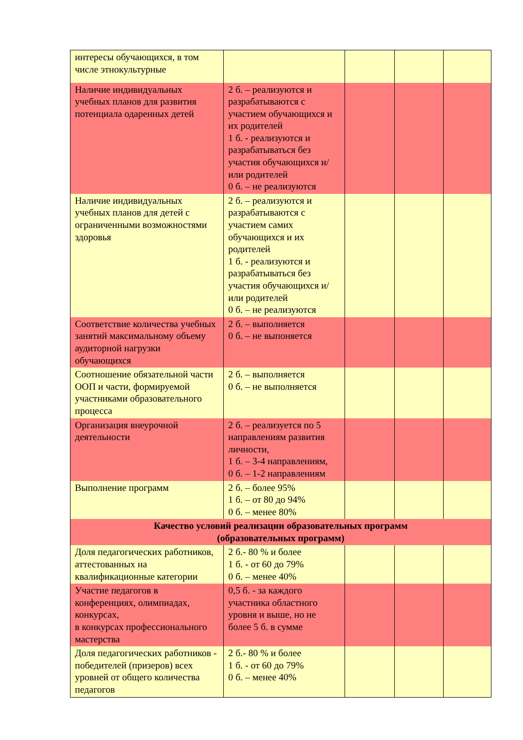| интересы обучающихся, в том числе этнокультурные | | | | |
| Наличие индивидуальных учебных планов для развития потенциала одаренных детей | 2 б. – реализуются и разрабатываются с участием обучающихся и их родителей 1 б. - реализуются и разрабатываться без участия обучающихся и/или родителей 0 б. – не реализуются | | | |
| Наличие индивидуальных учебных планов для детей с ограниченными возможностями здоровья | 2 б. – реализуются и разрабатываются с участием самих обучающихся и их родителей 1 б. - реализуются и разрабатываться без участия обучающихся и/или родителей 0 б. – не реализуются | | | |
| Соответствие количества учебных занятий максимальному объему аудиторной нагрузки обучающихся | 2 б. – выполняется 0 б. – не выпоняется | | | |
| Соотношение обязательной части ООП и части, формируемой участниками образовательного процесса | 2 б. – выполняется 0 б. – не выполняется | | | |
| Организация внеурочной деятельности | 2 б. – реализуется по 5 направлениям развития личности, 1 б. – 3-4 направлениям, 0 б. – 1-2 направлениям | | | |
| Выполнение программ | 2 б. – более 95% 1 б. – от 80 до 94% 0 б. – менее 80% | | | |
| Качество условий реализации образовательных программ (образовательных программ) | | | | |
| Доля педагогических работников, аттестованных на квалификационные категории | 2 б.- 80 % и более 1 б. - от 60 до 79% 0 б. – менее 40% | | | |
| Участие педагогов в конференциях, олимпиадах, конкурсах, в конкурсах профессионального мастерства | 0,5 б. - за каждого участника областного уровня и выше, но не более 5 б. в сумме | | | |
| Доля педагогических работников - победителей (призеров) всех уровней от общего количества педагогов | 2 б.- 80 % и более 1 б. - от 60 до 79% 0 б. – менее 40% | | | |